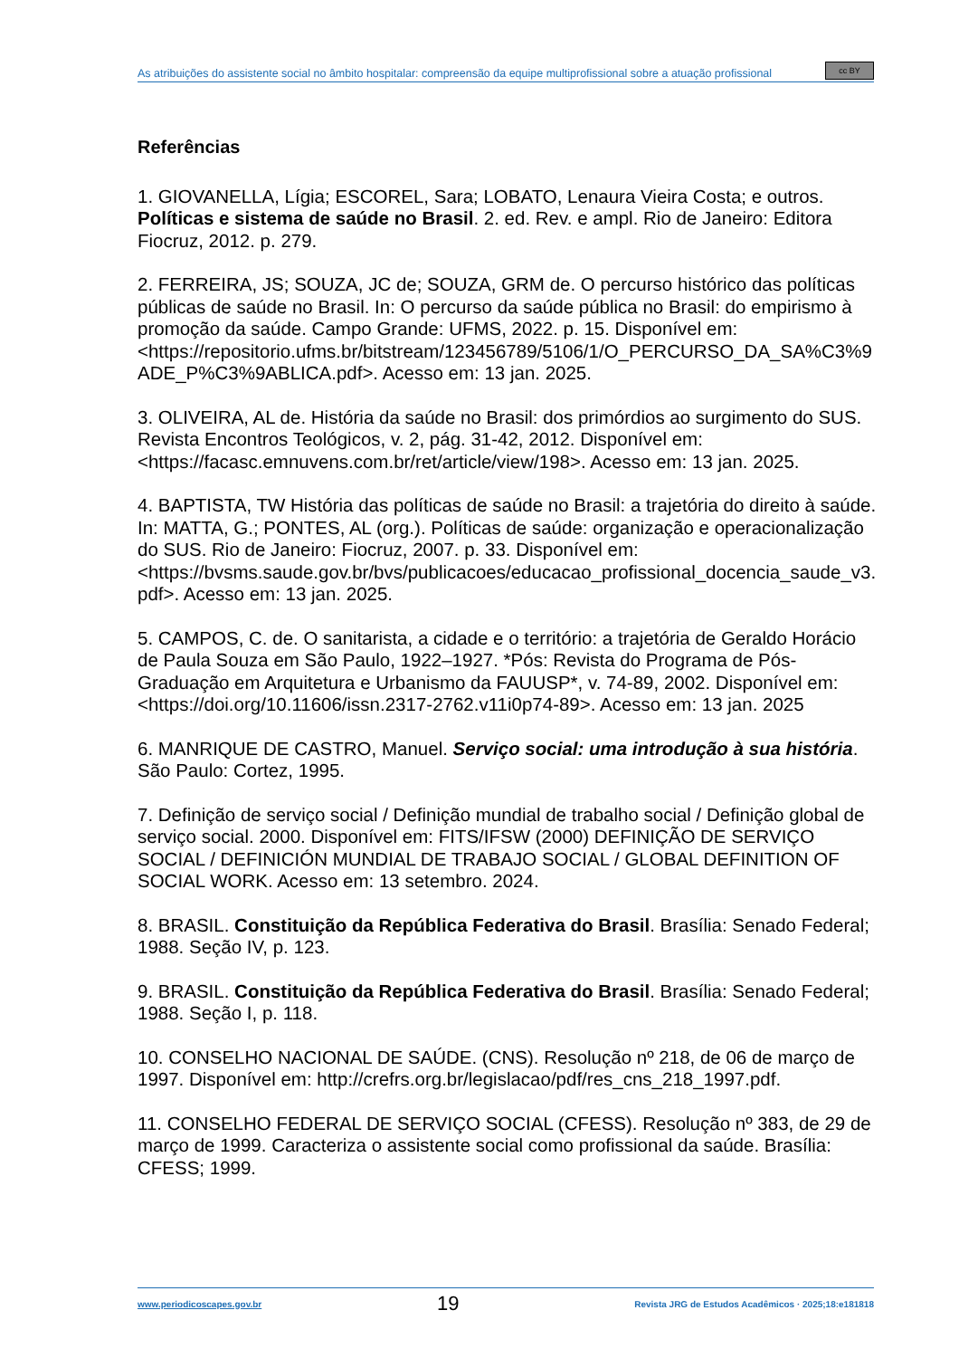As atribuições do assistente social no âmbito hospitalar: compreensão da equipe multiprofissional sobre a atuação profissional
cc BY
Referências
1. GIOVANELLA, Lígia; ESCOREL, Sara; LOBATO, Lenaura Vieira Costa; e outros. Políticas e sistema de saúde no Brasil. 2. ed. Rev. e ampl. Rio de Janeiro: Editora Fiocruz, 2012. p. 279.
2. FERREIRA, JS; SOUZA, JC de; SOUZA, GRM de. O percurso histórico das políticas públicas de saúde no Brasil. In: O percurso da saúde pública no Brasil: do empirismo à promoção da saúde. Campo Grande: UFMS, 2022. p. 15. Disponível em: <https://repositorio.ufms.br/bitstream/123456789/5106/1/O_PERCURSO_DA_SA%C3%9ADE_P%C3%9ABLICA.pdf>. Acesso em: 13 jan. 2025.
3. OLIVEIRA, AL de. História da saúde no Brasil: dos primórdios ao surgimento do SUS. Revista Encontros Teológicos, v. 2, pág. 31-42, 2012. Disponível em: <https://facasc.emnuvens.com.br/ret/article/view/198>. Acesso em: 13 jan. 2025.
4. BAPTISTA, TW História das políticas de saúde no Brasil: a trajetória do direito à saúde. In: MATTA, G.; PONTES, AL (org.). Políticas de saúde: organização e operacionalização do SUS. Rio de Janeiro: Fiocruz, 2007. p. 33. Disponível em: <https://bvsms.saude.gov.br/bvs/publicacoes/educacao_profissional_docencia_saude_v3.pdf>. Acesso em: 13 jan. 2025.
5. CAMPOS, C. de. O sanitarista, a cidade e o território: a trajetória de Geraldo Horácio de Paula Souza em São Paulo, 1922–1927. *Pós: Revista do Programa de Pós-Graduação em Arquitetura e Urbanismo da FAUUSP*, v. 74-89, 2002. Disponível em: <https://doi.org/10.11606/issn.2317-2762.v11i0p74-89>. Acesso em: 13 jan. 2025
6. MANRIQUE DE CASTRO, Manuel. Serviço social: uma introdução à sua história. São Paulo: Cortez, 1995.
7. Definição de serviço social / Definição mundial de trabalho social / Definição global de serviço social. 2000. Disponível em: FITS/IFSW (2000) DEFINIÇÃO DE SERVIÇO SOCIAL / DEFINICIÓN MUNDIAL DE TRABAJO SOCIAL / GLOBAL DEFINITION OF SOCIAL WORK. Acesso em: 13 setembro. 2024.
8. BRASIL. Constituição da República Federativa do Brasil. Brasília: Senado Federal; 1988. Seção IV, p. 123.
9. BRASIL. Constituição da República Federativa do Brasil. Brasília: Senado Federal; 1988. Seção I, p. 118.
10. CONSELHO NACIONAL DE SAÚDE. (CNS). Resolução nº 218, de 06 de março de 1997. Disponível em: http://crefrs.org.br/legislacao/pdf/res_cns_218_1997.pdf.
11. CONSELHO FEDERAL DE SERVIÇO SOCIAL (CFESS). Resolução nº 383, de 29 de março de 1999. Caracteriza o assistente social como profissional da saúde. Brasília: CFESS; 1999.
www.periodicoscapes.gov.br 19 Revista JRG de Estudos Acadêmicos · 2025;18:e181818